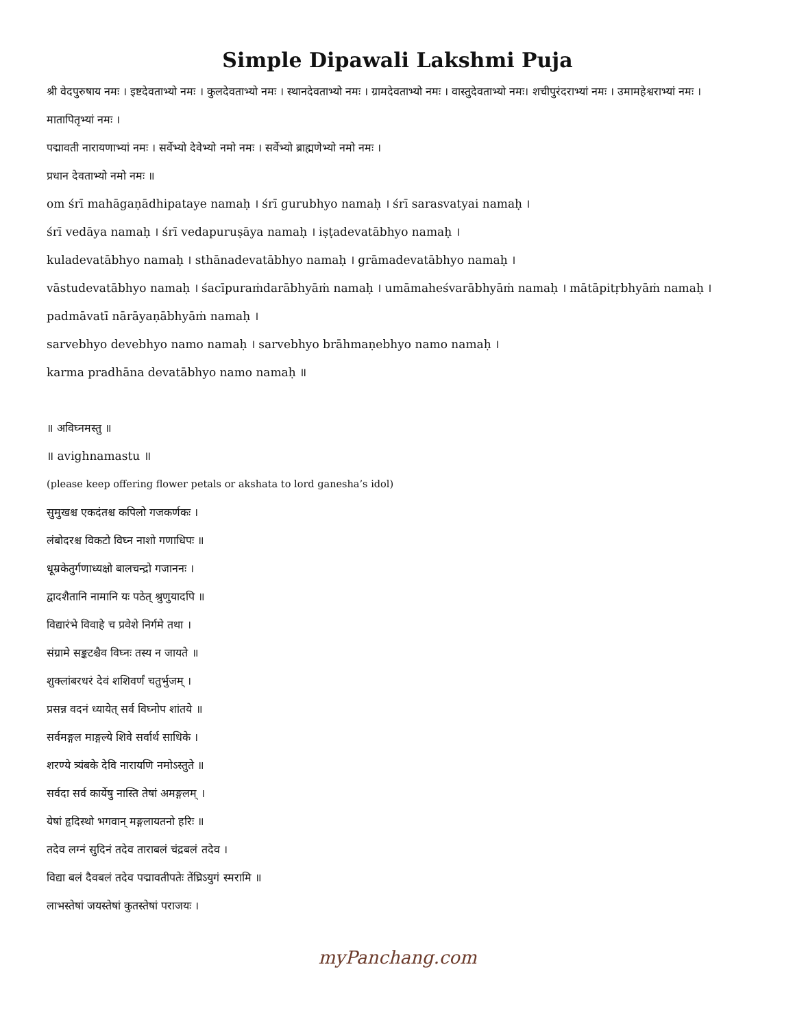Simple Dipawali Lakshmi Puja
श्री वेदपुरुषाय नमः । इष्टदेवताभ्यो नमः । कुलदेवताभ्यो नमः । स्थानदेवताभ्यो नमः । ग्रामदेवताभ्यो नमः । वास्तुदेवताभ्यो नमः। शचीपुरंदराभ्यां नमः । उमामहेश्वराभ्यां नमः । मातापितृभ्यां नमः ।
पद्मावती नारायणाभ्यां नमः । सर्वेभ्यो देवेभ्यो नमो नमः । सर्वेभ्यो ब्राह्मणेभ्यो नमो नमः ।
प्रधान देवताभ्यो नमो नमः ॥
om śrī mahāgaṇādhipataye namaḥ । śrī gurubhyo namaḥ । śrī sarasvatyai namaḥ ।
śrī vedāya namaḥ । śrī vedapuruṣāya namaḥ । iṣṭadevatābhyo namaḥ ।
kuladevatābhyo namaḥ । sthānadevatābhyo namaḥ । grāmadevatābhyo namaḥ ।
vāstudevatābhyo namaḥ । śacīpuraṁdarābhyāṁ namaḥ । umāmaheśvarābhyāṁ namaḥ । mātāpitṛbhyāṁ namaḥ । padmāvatī nārāyaṇābhyāṁ namaḥ ।
sarvebhyo devebhyo namo namaḥ । sarvebhyo brāhmaṇebhyo namo namaḥ ।
karma pradhāna devatābhyo namo namaḥ ॥
॥ अविघ्नमस्तु ॥
॥ avighnamastu ॥
(please keep offering flower petals or akshata to lord ganesha’s idol)
सुमुखश्च एकदंतश्च कपिलो गजकर्णकः ।
लंबोदरश्च विकटो विघ्न नाशो गणाधिपः ॥
धूम्रकेतुर्गणाध्यक्षो बालचन्द्रो गजाननः ।
द्वादशैतानि नामानि यः पठेत् श्रुणुयादपि ॥
विद्यारंभे विवाहे च प्रवेशे निर्गमे तथा ।
संग्रामे सङ्कटश्चैव विघ्नः तस्य न जायते ॥
शुक्लांबरधरं देवं शशिवर्णं चतुर्भुजम् ।
प्रसन्न वदनं ध्यायेत् सर्व विघ्नोप शांतये ॥
सर्वमङ्गल माङ्गल्ये शिवे सर्वार्थ साधिके ।
शरण्ये त्र्यंबके देवि नारायणि नमोऽस्तुते ॥
सर्वदा सर्व कार्येषु नास्ति तेषां अमङ्गलम् ।
येषां हृदिस्थो भगवान् मङ्गलायतनो हरिः ॥
तदेव लग्नं सुदिनं तदेव ताराबलं चंद्रबलं तदेव ।
विद्या बलं दैवबलं तदेव पद्मावतीपतेः तेंघ्रिऽयुगं स्मरामि ॥
लाभस्तेषां जयस्तेषां कुतस्तेषां पराजयः ।
myPanchang.com